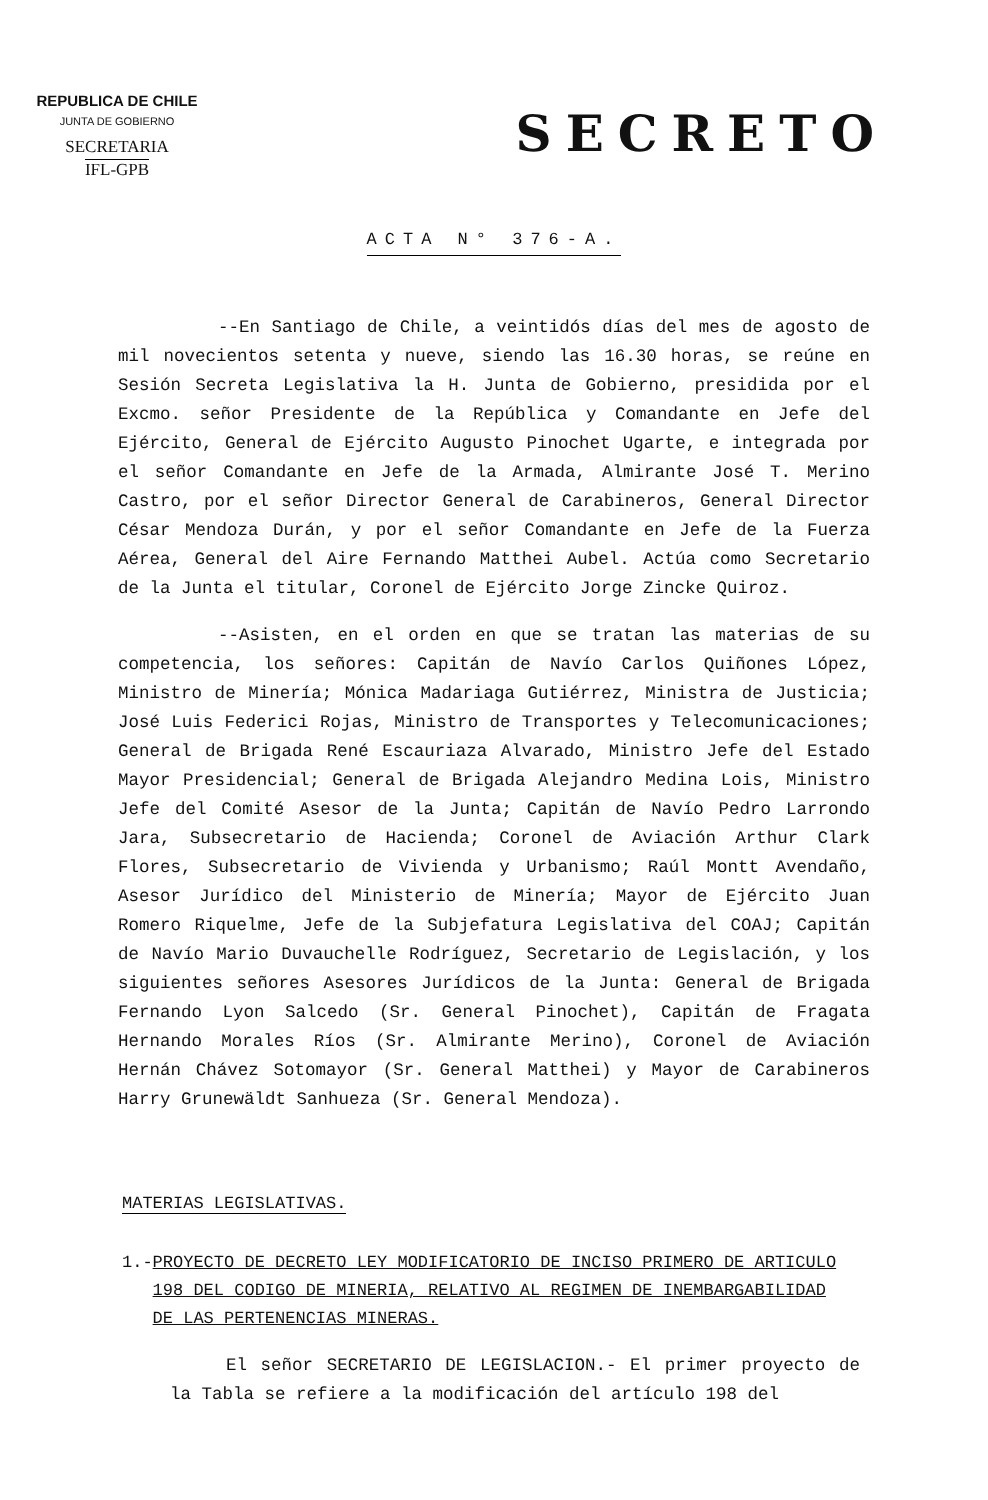REPUBLICA DE CHILE
JUNTA DE GOBIERNO
SECRETARIA
IFL-GPB
SECRETO
ACTA N° 376-A.
--En Santiago de Chile, a veintidós días del mes de agosto de mil novecientos setenta y nueve, siendo las 16.30 horas, se reúne en Sesión Secreta Legislativa la H. Junta de Gobierno, presidida por el Excmo. señor Presidente de la República y Comandante en Jefe del Ejército, General de Ejército Augusto Pinochet Ugarte, e integrada por el señor Comandante en Jefe de la Armada, Almirante José T. Merino Castro, por el señor Director General de Carabineros, General Director César Mendoza Durán, y por el señor Comandante en Jefe de la Fuerza Aérea, General del Aire Fernando Matthei Aubel. Actúa como Secretario de la Junta el titular, Coronel de Ejército Jorge Zincke Quiroz.
--Asisten, en el orden en que se tratan las materias de su competencia, los señores: Capitán de Navío Carlos Quiñones López, Ministro de Minería; Mónica Madariaga Gutiérrez, Ministra de Justicia; José Luis Federici Rojas, Ministro de Transportes y Telecomunicaciones; General de Brigada René Escauriaza Alvarado, Ministro Jefe del Estado Mayor Presidencial; General de Brigada Alejandro Medina Lois, Ministro Jefe del Comité Asesor de la Junta; Capitán de Navío Pedro Larrondo Jara, Subsecretario de Hacienda; Coronel de Aviación Arthur Clark Flores, Subsecretario de Vivienda y Urbanismo; Raúl Montt Avendaño, Asesor Jurídico del Ministerio de Minería; Mayor de Ejército Juan Romero Riquelme, Jefe de la Subjefatura Legislativa del COAJ; Capitán de Navío Mario Duvauchelle Rodríguez, Secretario de Legislación, y los siguientes señores Asesores Jurídicos de la Junta: General de Brigada Fernando Lyon Salcedo (Sr. General Pinochet), Capitán de Fragata Hernando Morales Ríos (Sr. Almirante Merino), Coronel de Aviación Hernán Chávez Sotomayor (Sr. General Matthei) y Mayor de Carabineros Harry Grunewäldt Sanhueza (Sr. General Mendoza).
MATERIAS LEGISLATIVAS.
1.- PROYECTO DE DECRETO LEY MODIFICATORIO DE INCISO PRIMERO DE ARTICULO 198 DEL CODIGO DE MINERIA, RELATIVO AL REGIMEN DE INEMBARGABILIDAD DE LAS PERTENENCIAS MINERAS.
El señor SECRETARIO DE LEGISLACION.- El primer proyecto de la Tabla se refiere a la modificación del artículo 198 del